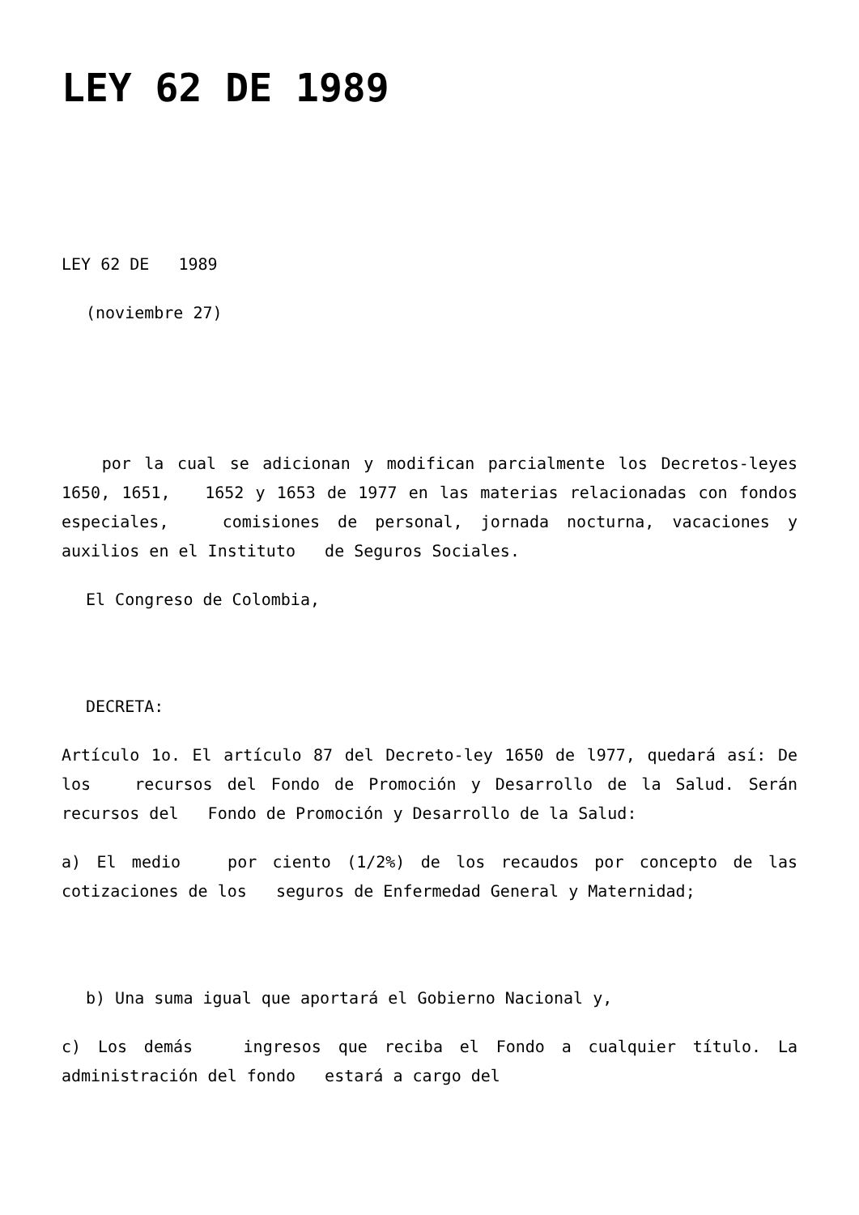LEY 62 DE 1989
LEY 62 DE 1989
(noviembre 27)
por la cual se adicionan y modifican parcialmente los Decretos-leyes 1650, 1651, 1652 y 1653 de 1977 en las materias relacionadas con fondos especiales, comisiones de personal, jornada nocturna, vacaciones y auxilios en el Instituto de Seguros Sociales.
El Congreso de Colombia,
DECRETA:
Artículo 1o. El artículo 87 del Decreto-ley 1650 de l977, quedará así: De los recursos del Fondo de Promoción y Desarrollo de la Salud. Serán recursos del Fondo de Promoción y Desarrollo de la Salud:
a) El medio por ciento (1/2%) de los recaudos por concepto de las cotizaciones de los seguros de Enfermedad General y Maternidad;
b) Una suma igual que aportará el Gobierno Nacional y,
c) Los demás ingresos que reciba el Fondo a cualquier título. La administración del fondo estará a cargo del